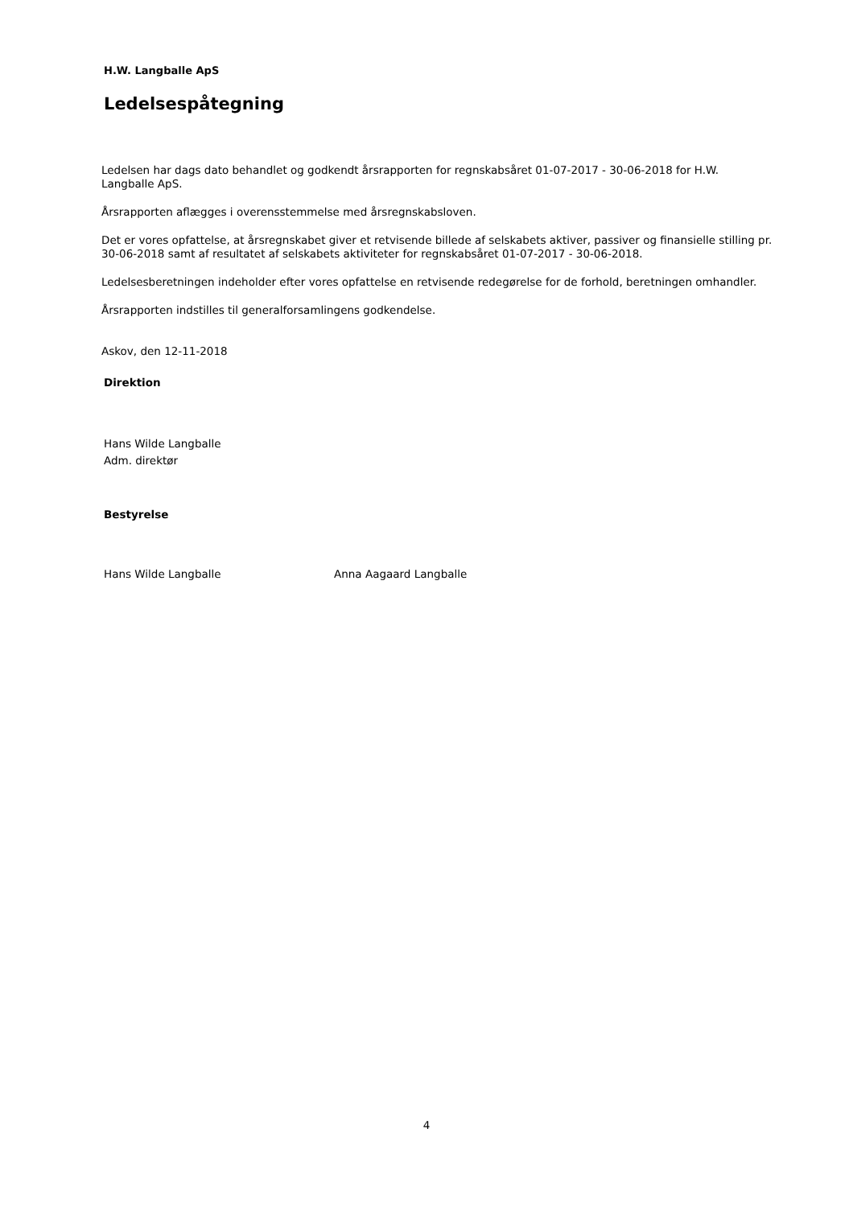H.W. Langballe ApS
Ledelsespåtegning
Ledelsen har dags dato behandlet og godkendt årsrapporten for regnskabsåret 01-07-2017 - 30-06-2018 for H.W. Langballe ApS.
Årsrapporten aflægges i overensstemmelse med årsregnskabsloven.
Det er vores opfattelse, at årsregnskabet giver et retvisende billede af selskabets aktiver, passiver og finansielle stilling pr. 30-06-2018 samt af resultatet af selskabets aktiviteter for regnskabsåret 01-07-2017 - 30-06-2018.
Ledelsesberetningen indeholder efter vores opfattelse en retvisende redegørelse for de forhold, beretningen omhandler.
Årsrapporten indstilles til generalforsamlingens godkendelse.
Askov, den 12-11-2018
Direktion
Hans Wilde Langballe
Adm. direktør
Bestyrelse
Hans Wilde Langballe Anna Aagaard Langballe
4